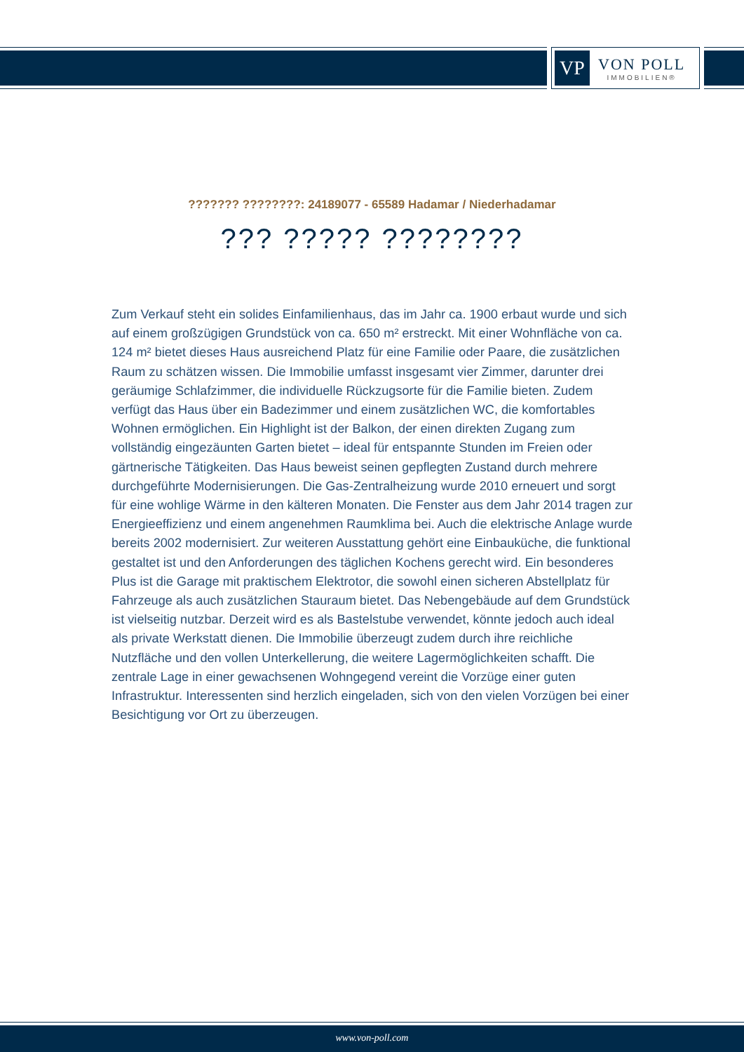VP
VON POLL
IMMOBILIEN®
??????? ????????: 24189077 - 65589 Hadamar / Niederhadamar
??? ????? ????????
Zum Verkauf steht ein solides Einfamilienhaus, das im Jahr ca. 1900 erbaut wurde und sich auf einem großzügigen Grundstück von ca. 650 m² erstreckt. Mit einer Wohnfläche von ca. 124 m² bietet dieses Haus ausreichend Platz für eine Familie oder Paare, die zusätzlichen Raum zu schätzen wissen. Die Immobilie umfasst insgesamt vier Zimmer, darunter drei geräumige Schlafzimmer, die individuelle Rückzugsorte für die Familie bieten. Zudem verfügt das Haus über ein Badezimmer und einem zusätzlichen WC, die komfortables Wohnen ermöglichen. Ein Highlight ist der Balkon, der einen direkten Zugang zum vollständig eingezäunten Garten bietet – ideal für entspannte Stunden im Freien oder gärtnerische Tätigkeiten. Das Haus beweist seinen gepflegten Zustand durch mehrere durchgeführte Modernisierungen. Die Gas-Zentralheizung wurde 2010 erneuert und sorgt für eine wohlige Wärme in den kälteren Monaten. Die Fenster aus dem Jahr 2014 tragen zur Energieeffizienz und einem angenehmen Raumklima bei. Auch die elektrische Anlage wurde bereits 2002 modernisiert. Zur weiteren Ausstattung gehört eine Einbauküche, die funktional gestaltet ist und den Anforderungen des täglichen Kochens gerecht wird. Ein besonderes Plus ist die Garage mit praktischem Elektrotor, die sowohl einen sicheren Abstellplatz für Fahrzeuge als auch zusätzlichen Stauraum bietet. Das Nebengebäude auf dem Grundstück ist vielseitig nutzbar. Derzeit wird es als Bastelstube verwendet, könnte jedoch auch ideal als private Werkstatt dienen. Die Immobilie überzeugt zudem durch ihre reichliche Nutzfläche und den vollen Unterkellerung, die weitere Lagermöglichkeiten schafft. Die zentrale Lage in einer gewachsenen Wohngegend vereint die Vorzüge einer guten Infrastruktur. Interessenten sind herzlich eingeladen, sich von den vielen Vorzügen bei einer Besichtigung vor Ort zu überzeugen.
www.von-poll.com